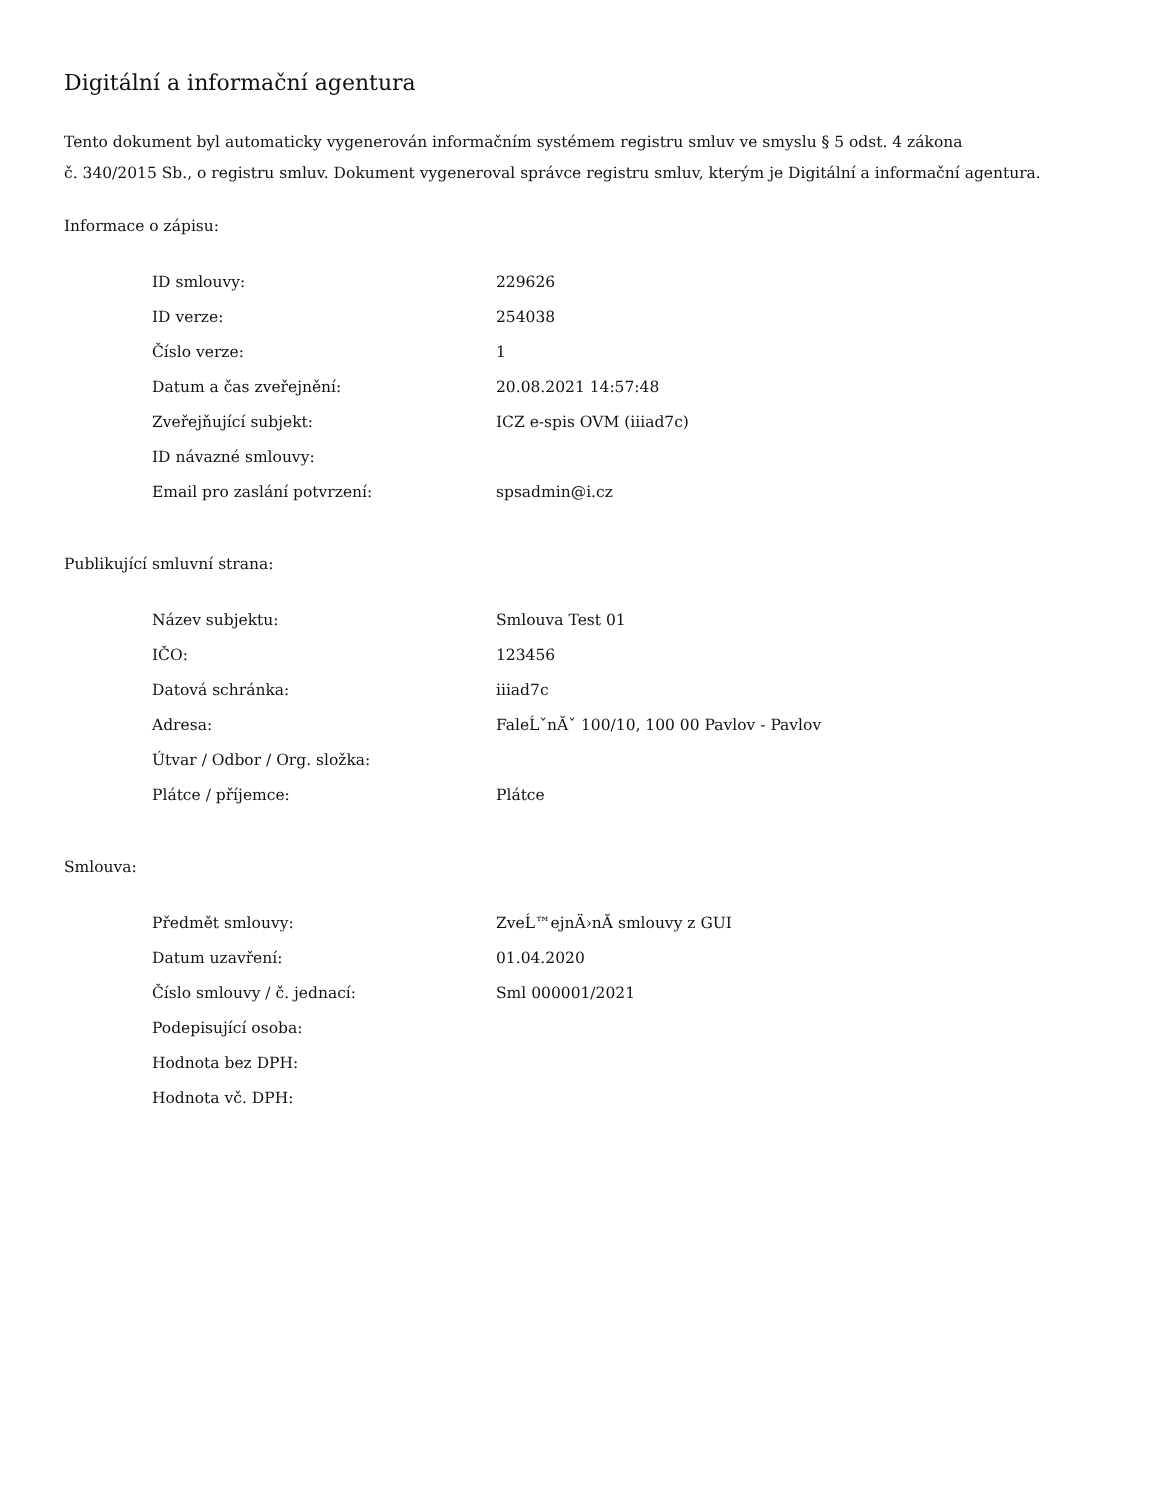Digitální a informační agentura
Tento dokument byl automaticky vygenerován informačním systémem registru smluv ve smyslu § 5 odst. 4 zákona
č. 340/2015 Sb., o registru smluv. Dokument vygeneroval správce registru smluv, kterým je Digitální a informační agentura.
Informace o zápisu:
| ID smlouvy: | 229626 |
| ID verze: | 254038 |
| Číslo verze: | 1 |
| Datum a čas zveřejnění: | 20.08.2021 14:57:48 |
| Zveřejňující subjekt: | ICZ e-spis OVM (iiiad7c) |
| ID návazné smlouvy: | |
| Email pro zaslání potvrzení: | spsadmin@i.cz |
Publikující smluvní strana:
| Název subjektu: | Smlouva Test 01 |
| IČO: | 123456 |
| Datová schránka: | iiiad7c |
| Adresa: | FaleĹˇnĂˇ 100/10, 100 00 Pavlov - Pavlov |
| Útvar / Odbor / Org. složka: | |
| Plátce / příjemce: | Plátce |
Smlouva:
| Předmět smlouvy: | ZveĹ™ejnÄ›nĂ­ smlouvy z GUI |
| Datum uzavření: | 01.04.2020 |
| Číslo smlouvy / č. jednací: | Sml 000001/2021 |
| Podepisující osoba: | |
| Hodnota bez DPH: | |
| Hodnota vč. DPH: | |